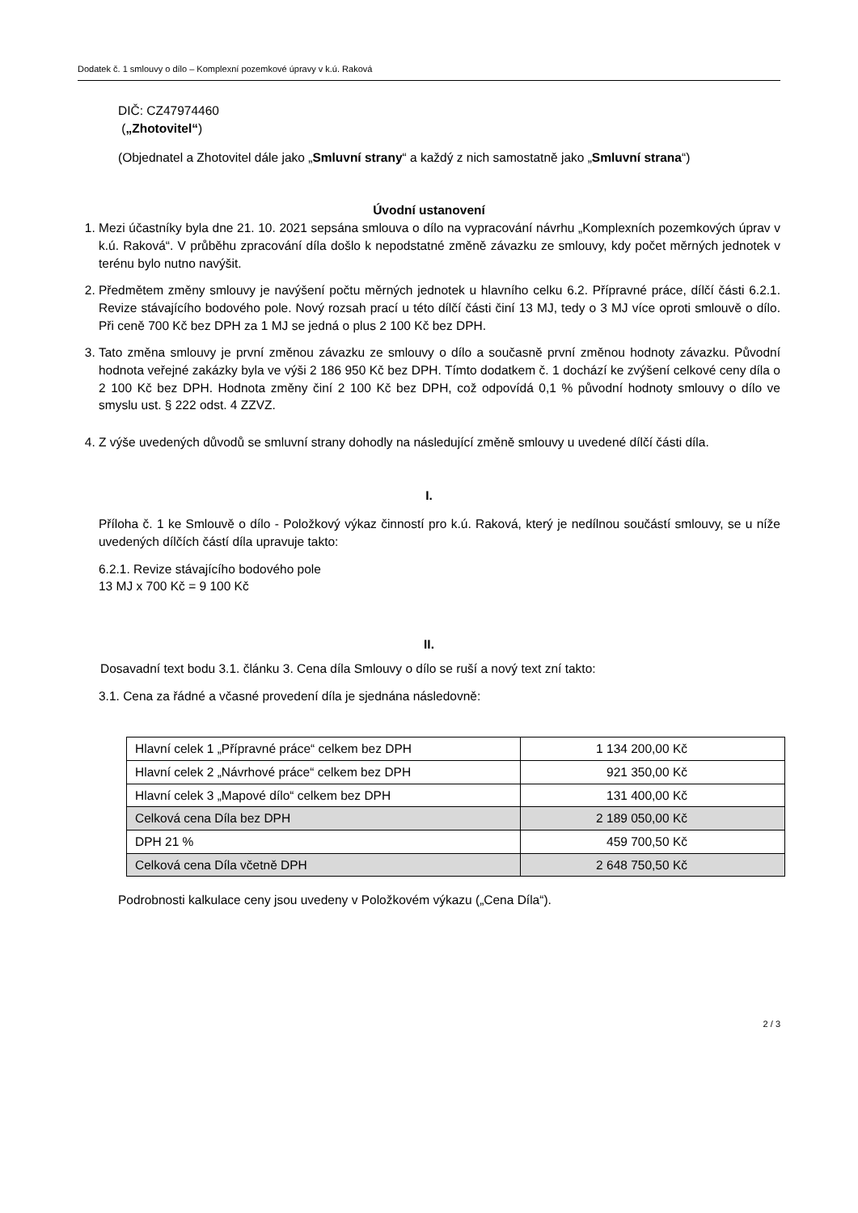Dodatek č. 1 smlouvy o dílo – Komplexní pozemkové úpravy v k.ú. Raková
DIČ: CZ47974460
(„Zhotovitel“)
(Objednatel a Zhotovitel dále jako „Smluvní strany“ a každý z nich samostatně jako „Smluvní strana“)
Úvodní ustanovení
1. Mezi účastníky byla dne 21. 10. 2021 sepsána smlouva o dílo na vypracování návrhu „Komplexních pozemkových úprav v k.ú. Raková“. V průběhu zpracování díla došlo k nepodstatné změně závazku ze smlouvy, kdy počet měrných jednotek v terénu bylo nutno navýšit.
2. Předmětem změny smlouvy je navýšení počtu měrných jednotek u hlavního celku 6.2. Přípravné práce, dílčí části 6.2.1. Revize stávajícího bodového pole. Nový rozsah prací u této dílčí části činí 13 MJ, tedy o 3 MJ více oproti smlouvě o dílo. Při ceně 700 Kč bez DPH za 1 MJ se jedná o plus 2 100 Kč bez DPH.
3. Tato změna smlouvy je první změnou závazku ze smlouvy o dílo a současně první změnou hodnoty závazku. Původní hodnota veřejné zakázky byla ve výši 2 186 950 Kč bez DPH. Tímto dodatkem č. 1 dochází ke zvýšení celkové ceny díla o 2 100 Kč bez DPH. Hodnota změny činí 2 100 Kč bez DPH, což odpovídá 0,1 % původní hodnoty smlouvy o dílo ve smyslu ust. § 222 odst. 4 ZZVZ.
4. Z výše uvedených důvodů se smluvní strany dohodly na následující změně smlouvy u uvedené dílčí části díla.
I.
Příloha č. 1 ke Smlouvě o dílo - Položkový výkaz činností pro k.ú. Raková, který je nedílnou součástí smlouvy, se u níže uvedených dílčích částí díla upravuje takto:
6.2.1. Revize stávajícího bodového pole
13 MJ x 700 Kč = 9 100 Kč
II.
Dosavadní text bodu 3.1. článku 3. Cena díla Smlouvy o dílo se ruší a nový text zní takto:
3.1. Cena za řádné a včasné provedení díla je sjednána následovně:
| Hlavní celek 1 „Přípravné práce“ celkem bez DPH | 1 134 200,00 Kč |
| Hlavní celek 2 „Návrhové práce“ celkem bez DPH | 921 350,00 Kč |
| Hlavní celek 3 „Mapové dílo“ celkem bez DPH | 131 400,00 Kč |
| Celková cena Díla bez DPH | 2 189 050,00 Kč |
| DPH 21 % | 459 700,50 Kč |
| Celková cena Díla včetně DPH | 2 648 750,50 Kč |
Podrobnosti kalkulace ceny jsou uvedeny v Položkovém výkazu („Cena Díla“).
2 / 3